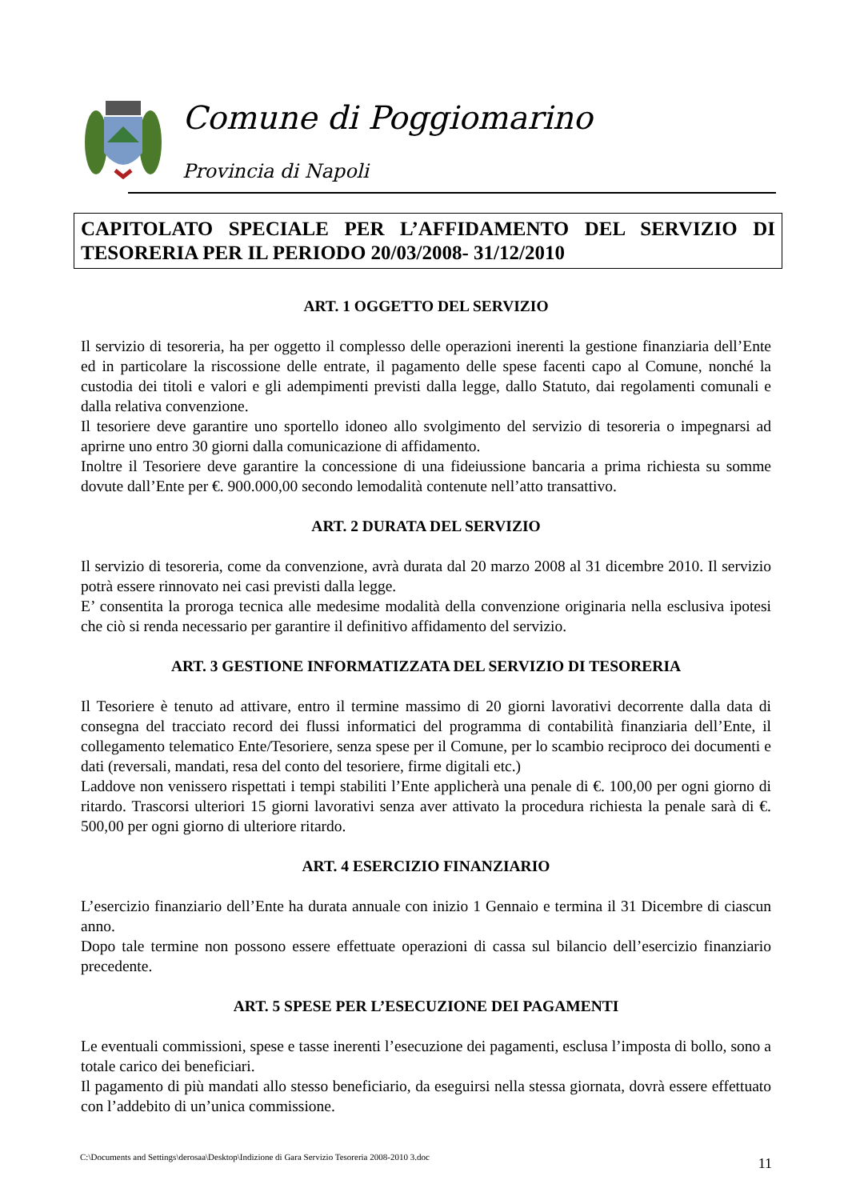Comune di Poggiomarino
Provincia di Napoli
CAPITOLATO SPECIALE PER L’AFFIDAMENTO DEL SERVIZIO DI TESORERIA PER IL PERIODO 20/03/2008- 31/12/2010
ART. 1 OGGETTO DEL SERVIZIO
Il servizio di tesoreria, ha per oggetto il complesso delle operazioni inerenti la gestione finanziaria dell’Ente ed in particolare la riscossione delle entrate, il pagamento delle spese facenti capo al Comune, nonché la custodia dei titoli e valori e gli adempimenti previsti dalla legge, dallo Statuto, dai regolamenti comunali e dalla relativa convenzione.
Il tesoriere deve garantire uno sportello idoneo allo svolgimento del servizio di tesoreria o impegnarsi ad aprirne uno entro 30 giorni dalla comunicazione di affidamento.
Inoltre il Tesoriere deve garantire la concessione di una fideiussione bancaria a prima richiesta su somme dovute dall’Ente per €. 900.000,00 secondo lemodalità contenute nell’atto transattivo.
ART. 2 DURATA DEL SERVIZIO
Il servizio di tesoreria, come da convenzione, avrà durata dal 20 marzo 2008 al 31 dicembre 2010. Il servizio potrà essere rinnovato nei casi previsti dalla legge.
E’ consentita la proroga tecnica alle medesime modalità della convenzione originaria nella esclusiva ipotesi che ciò si renda necessario per garantire il definitivo affidamento del servizio.
ART. 3 GESTIONE INFORMATIZZATA DEL SERVIZIO DI TESORERIA
Il Tesoriere è tenuto ad attivare, entro il termine massimo di 20 giorni lavorativi decorrente dalla data di consegna del tracciato record dei flussi informatici del programma di contabilità finanziaria dell’Ente, il collegamento telematico Ente/Tesoriere, senza spese per il Comune, per lo scambio reciproco dei documenti e dati (reversali, mandati, resa del conto del tesoriere, firme digitali etc.)
Laddove non venissero rispettati i tempi stabiliti l’Ente applicherà una penale di €. 100,00 per ogni giorno di ritardo. Trascorsi ulteriori 15 giorni lavorativi senza aver attivato la procedura richiesta la penale sarà di €. 500,00 per ogni giorno di ulteriore ritardo.
ART. 4 ESERCIZIO FINANZIARIO
L’esercizio finanziario dell’Ente ha durata annuale con inizio 1 Gennaio e termina il 31 Dicembre di ciascun anno.
Dopo tale termine non possono essere effettuate operazioni di cassa sul bilancio dell’esercizio finanziario precedente.
ART. 5 SPESE PER L’ESECUZIONE DEI PAGAMENTI
Le eventuali commissioni, spese e tasse inerenti l’esecuzione dei pagamenti, esclusa l’imposta di bollo, sono a totale carico dei beneficiari.
Il pagamento di più mandati allo stesso beneficiario, da eseguirsi nella stessa giornata, dovrà essere effettuato con l’addebito di un’unica commissione.
C:\Documents and Settings\derosaa\Desktop\Indizione di Gara Servizio Tesoreria 2008-2010 3.doc 11